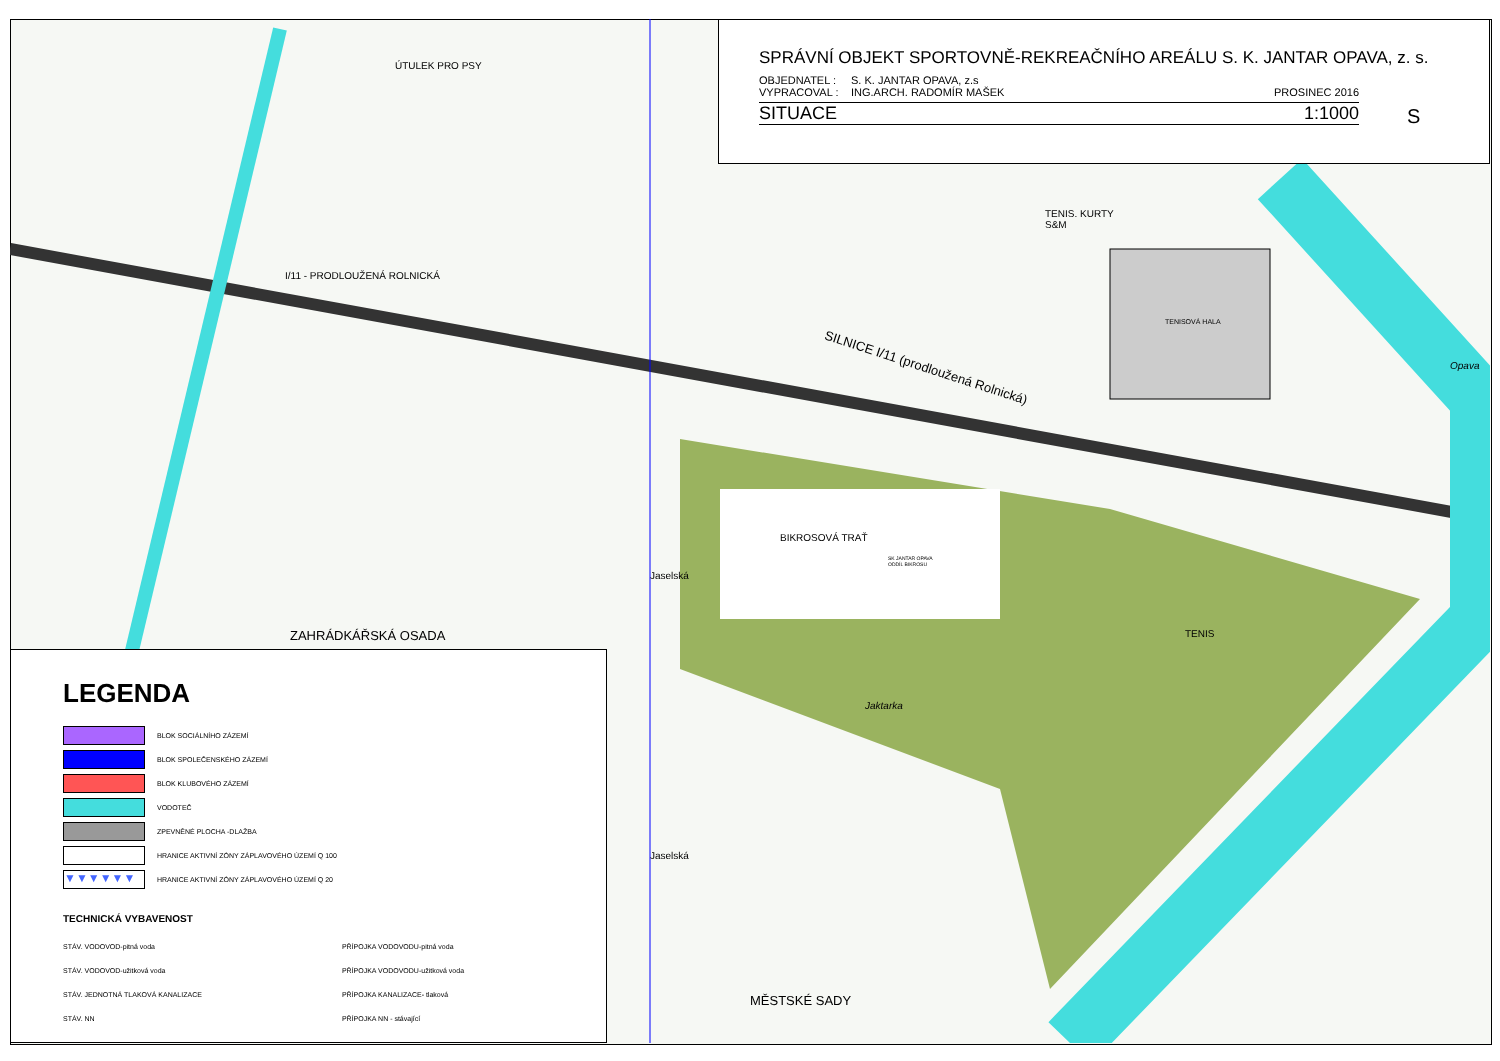SPRÁVNÍ OBJEKT SPORTOVNĚ-REKREAČNÍHO AREÁLU S. K. JANTAR OPAVA, z. s.
OBJEDNATEL : S. K. JANTAR OPAVA, z.s
VYPRACOVAL : ING.ARCH. RADOMÍR MAŠEK PROSINEC 2016
SITUACE 1:1000
S
ÚTULEK PRO PSY
I/11 - PRODLOUŽENÁ ROLNICKÁ
TENIS. KURTY
S&M
TENISOVÁ HALA
SILNICE I/11 (prodloužená Rolnická)
Opava
BIKROSOVÁ TRAŤ
SK JANTAR OPAVA
ODDÍL BIKROSU
TENIS
ZAHRÁDKÁŘSKÁ OSADA
Jaktarka
Jaselská
Jaselská
MĚSTSKÉ SADY
LEGENDA
BLOK SOCIÁLNÍHO ZÁZEMÍ
BLOK SPOLEČENSKÉHO ZÁZEMÍ
BLOK KLUBOVÉHO ZÁZEMÍ
VODOTEČ
ZPEVNĚNÉ PLOCHA -DLAŽBA
HRANICE AKTIVNÍ ZÓNY ZÁPLAVOVÉHO ÚZEMÍ Q 100
▼▼▼▼▼▼
HRANICE AKTIVNÍ ZÓNY ZÁPLAVOVÉHO ÚZEMÍ Q 20
TECHNICKÁ VYBAVENOST
STÁV. VODOVOD-pitná voda
STÁV. VODOVOD-užitková voda
STÁV. JEDNOTNÁ TLAKOVÁ KANALIZACE
STÁV. NN
PŘÍPOJKA VODOVODU-pitná voda
PŘÍPOJKA VODOVODU-užitková voda
PŘÍPOJKA KANALIZACE- tlaková
PŘÍPOJKA NN - stávající